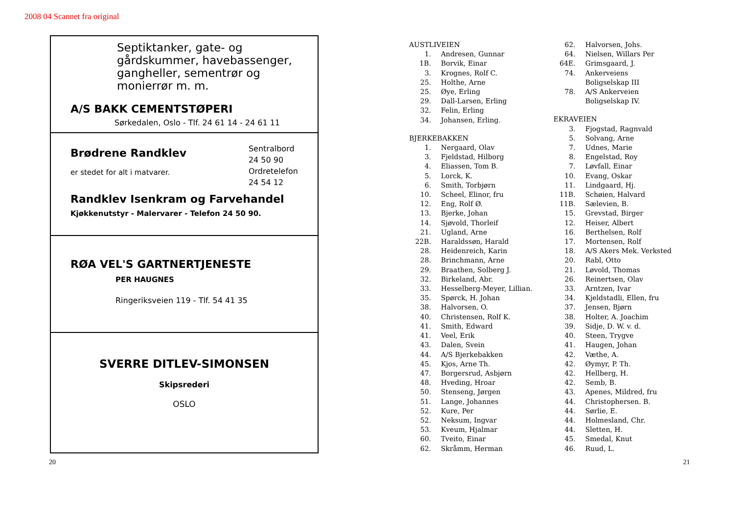2008 04 Scannet fra original
Septiktanker, gate- og gårdskummer, havebassenger, gangheller, sementrør og monierrør m. m.
A/S BAKK CEMENTSTØPERI
Sørkedalen, Oslo - Tlf. 24 61 14 - 24 61 11
Brødrene Randklev
er stedet for alt i matvarer.
Sentralbord
24 50 90
Ordretelefon
24 54 12
Randklev Isenkram og Farvehandel
Kjøkkenutstyr - Malervarer - Telefon 24 50 90.
RØA VEL'S GARTNERTJENESTE
PER HAUGNES
Ringeriksveien 119 - Tlf. 54 41 35
SVERRE DITLEV-SIMONSEN
Skipsrederi
OSLO
AUSTLIVEIEN
1. Andresen, Gunnar
1B. Borvik, Einar
3. Krognes, Rolf C.
25. Holthe, Arne
25. Øye, Erling
29. Dall-Larsen, Erling
32. Felin, Erling
34. Johansen, Erling.
BJERKEBAKKEN
1. Nergaard, Olav
3. Fjeldstad, Hilborg
4. Eliassen, Tom B.
5. Lorck, K.
6. Smith, Torbjørn
10. Scheel, Elinor, fru
12. Eng, Rolf Ø.
13. Bjerke, Johan
14. Sjøvold, Thorleif
21. Ugland, Arne
22B. Haraldssøn, Harald
28. Heidenreich, Karin
28. Brinchmann, Arne
29. Braathen, Solberg J.
32. Birkeland, Abr.
33. Hesselberg-Meyer, Lillian.
35. Spørck, H. Johan
38. Halvorsen, O.
40. Christensen, Rolf K.
41. Smith, Edward
41. Veel, Erik
43. Dalen, Svein
44. A/S Bjerkebakken
45. Kjos, Arne Th.
47. Borgersrud, Asbjørn
48. Hveding, Hroar
50. Stenseng, Jørgen
51. Lange, Johannes
52. Kure, Per
52. Neksum, Ingvar
53. Kveum, Hjalmar
60. Tveito, Einar
62. Skråmm, Herman
62. Halvorsen, Johs.
64. Nielsen, Willars Per
64E. Grimsgaard, J.
74. Ankerveiens
Boligselskap III
78. A/S Ankerveien
Boligselskap IV.
EKRAVEIEN
3. Fjogstad, Ragnvald
5. Solvang, Arne
7. Udnes, Marie
8. Engelstad, Roy
7. Løvfall, Einar
10. Evang, Oskar
11. Lindgaard, Hj.
11B. Schøien, Halvard
11B. Sælevien, B.
15. Grevstad, Birger
12. Heiser, Albert
16. Berthelsen, Rolf
17. Mortensen, Rolf
18. A/S Akers Mek. Verksted
20. Rabl, Otto
21. Løvold, Thomas
26. Reinertsen, Olav
33. Arntzen, Ivar
34. Kjeldstadli, Ellen, fru
37. Jensen, Bjørn
38. Holter, A. Joachim
39. Sidje, D. W. v. d.
40. Steen, Trygve
41. Haugen, Johan
42. Væthe, A.
42. Øymyr, P. Th.
42. Hellberg, H.
42. Semb, B.
43. Apenes, Mildred, fru
44. Christophersen. B.
44. Sørlie, E.
44. Holmesland, Chr.
44. Sletten, H.
45. Smedal, Knut
46. Ruud, L.
20 21